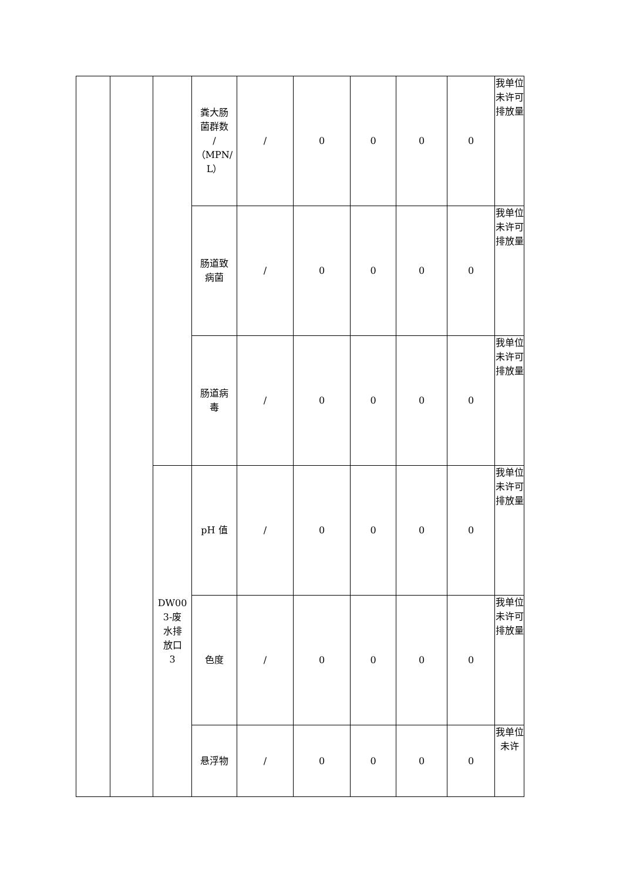| | | | 粪大肠 菌群数 / （MPN/ L） | / | 0 | 0 | 0 | 0 | 我单位未许可排放量 |
| | | | 肠道致 病菌 | / | 0 | 0 | 0 | 0 | 我单位未许可排放量 |
| | | | 肠道病 毒 | / | 0 | 0 | 0 | 0 | 我单位未许可排放量 |
| | | DW00 3-废 水排 放口 3 | pH 值 | / | 0 | 0 | 0 | 0 | 我单位未许可排放量 |
| | | | 色度 | / | 0 | 0 | 0 | 0 | 我单位未许可排放量 |
| | | | 悬浮物 | / | 0 | 0 | 0 | 0 | 我单位未许 |